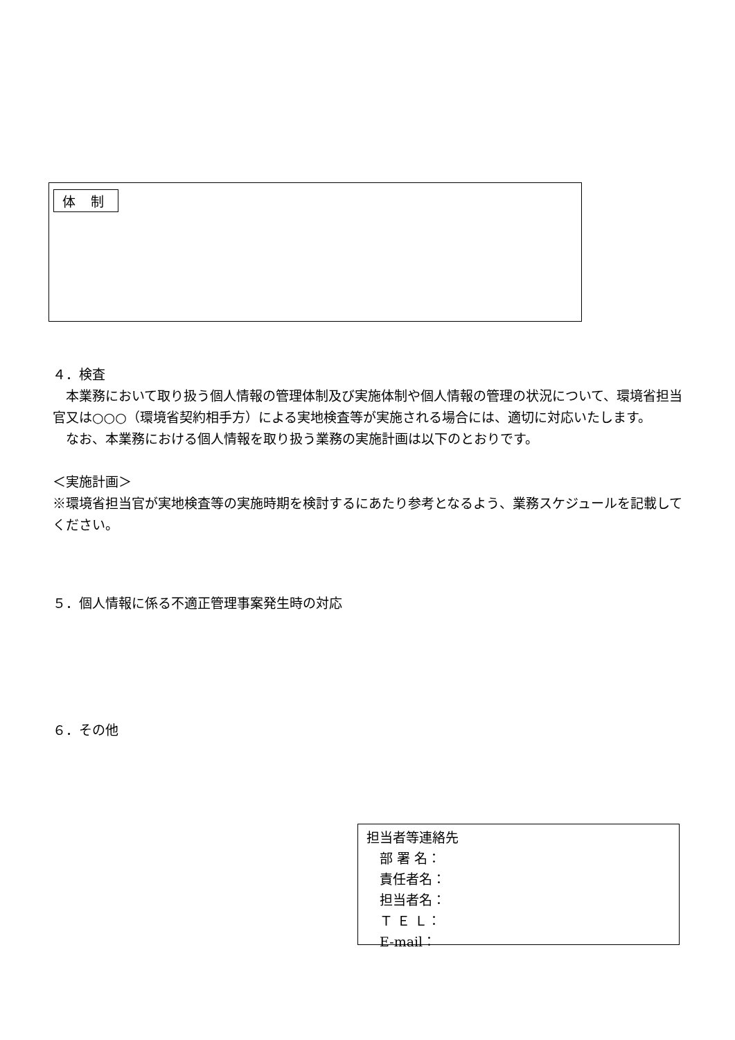体 制
４．検査
　本業務において取り扱う個人情報の管理体制及び実施体制や個人情報の管理の状況について、環境省担当官又は○○○（環境省契約相手方）による実地検査等が実施される場合には、適切に対応いたします。
　なお、本業務における個人情報を取り扱う業務の実施計画は以下のとおりです。
＜実施計画＞
※環境省担当官が実地検査等の実施時期を検討するにあたり参考となるよう、業務スケジュールを記載してください。
５．個人情報に係る不適正管理事案発生時の対応
６．その他
担当者等連絡先
　部 署 名：
　責任者名：
　担当者名：
　Ｔ Ｅ Ｌ：
　E-mail：